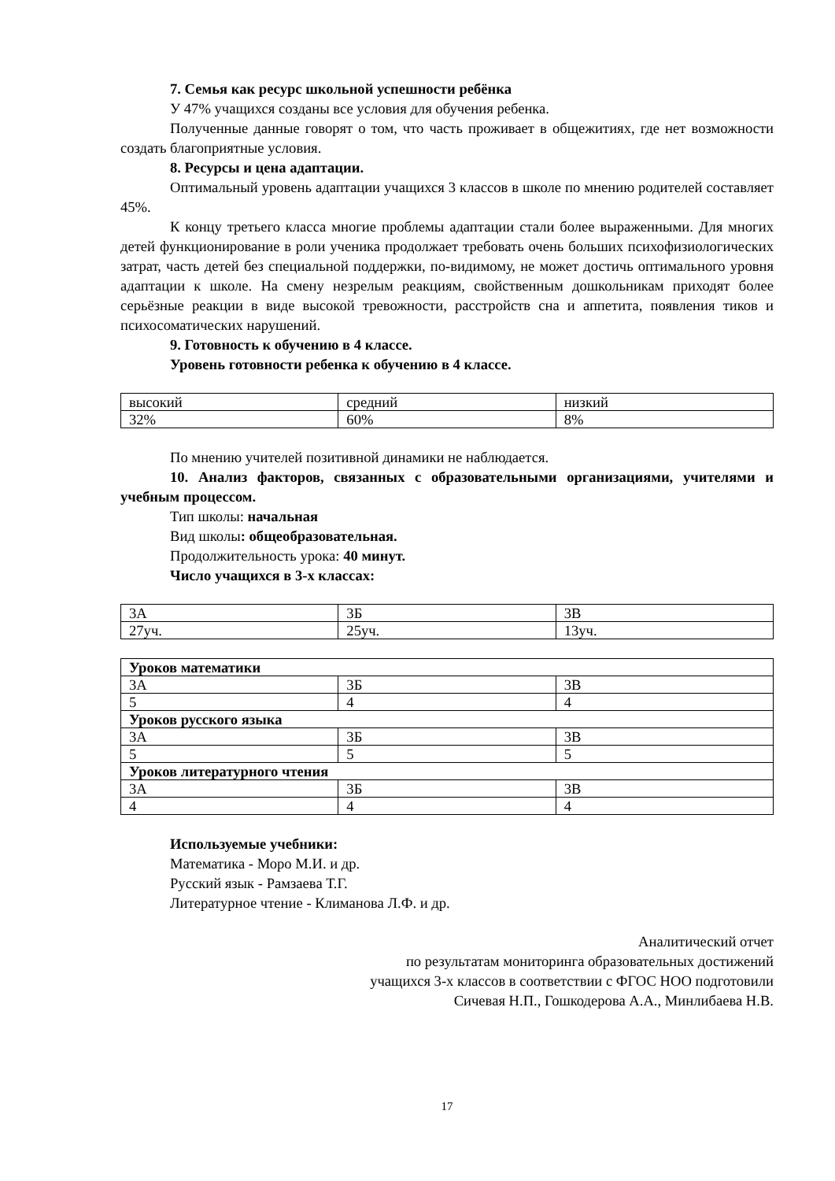7. Семья как ресурс школьной успешности ребёнка
У 47% учащихся созданы все условия для обучения ребенка.
Полученные данные говорят о том, что часть проживает в общежитиях, где нет возможности создать благоприятные условия.
8. Ресурсы и цена адаптации.
Оптимальный уровень адаптации учащихся 3 классов в школе по мнению родителей составляет 45%.
К концу третьего класса многие проблемы адаптации стали более выраженными. Для многих детей функционирование в роли ученика продолжает требовать очень больших психофизиологических затрат, часть детей без специальной поддержки, по-видимому, не может достичь оптимального уровня адаптации к школе. На смену незрелым реакциям, свойственным дошкольникам приходят более серьёзные реакции в виде высокой тревожности, расстройств сна и аппетита, появления тиков и психосоматических нарушений.
9. Готовность к обучению в 4 классе.
Уровень готовности ребенка к обучению в 4 классе.
| высокий | средний | низкий |
| 32% | 60% | 8% |
По мнению учителей позитивной динамики не наблюдается.
10. Анализ факторов, связанных с образовательными организациями, учителями и учебным процессом.
Тип школы: начальная
Вид школы: общеобразовательная.
Продолжительность урока: 40 минут.
Число учащихся в 3-х классах:
| 3А | 3Б | 3В |
| 27уч. | 25уч. | 13уч. |
| Уроков математики | | |
| 3А | 3Б | 3В |
| 5 | 4 | 4 |
| Уроков русского языка | | |
| 3А | 3Б | 3В |
| 5 | 5 | 5 |
| Уроков литературного чтения | | |
| 3А | 3Б | 3В |
| 4 | 4 | 4 |
Используемые учебники:
Математика - Моро М.И. и др.
Русский язык - Рамзаева Т.Г.
Литературное чтение - Климанова Л.Ф. и др.
Аналитический отчет
по результатам мониторинга образовательных достижений
учащихся 3-х классов в соответствии с ФГОС НОО подготовили
Сичевая Н.П., Гошкодерова А.А., Минлибаева Н.В.
17